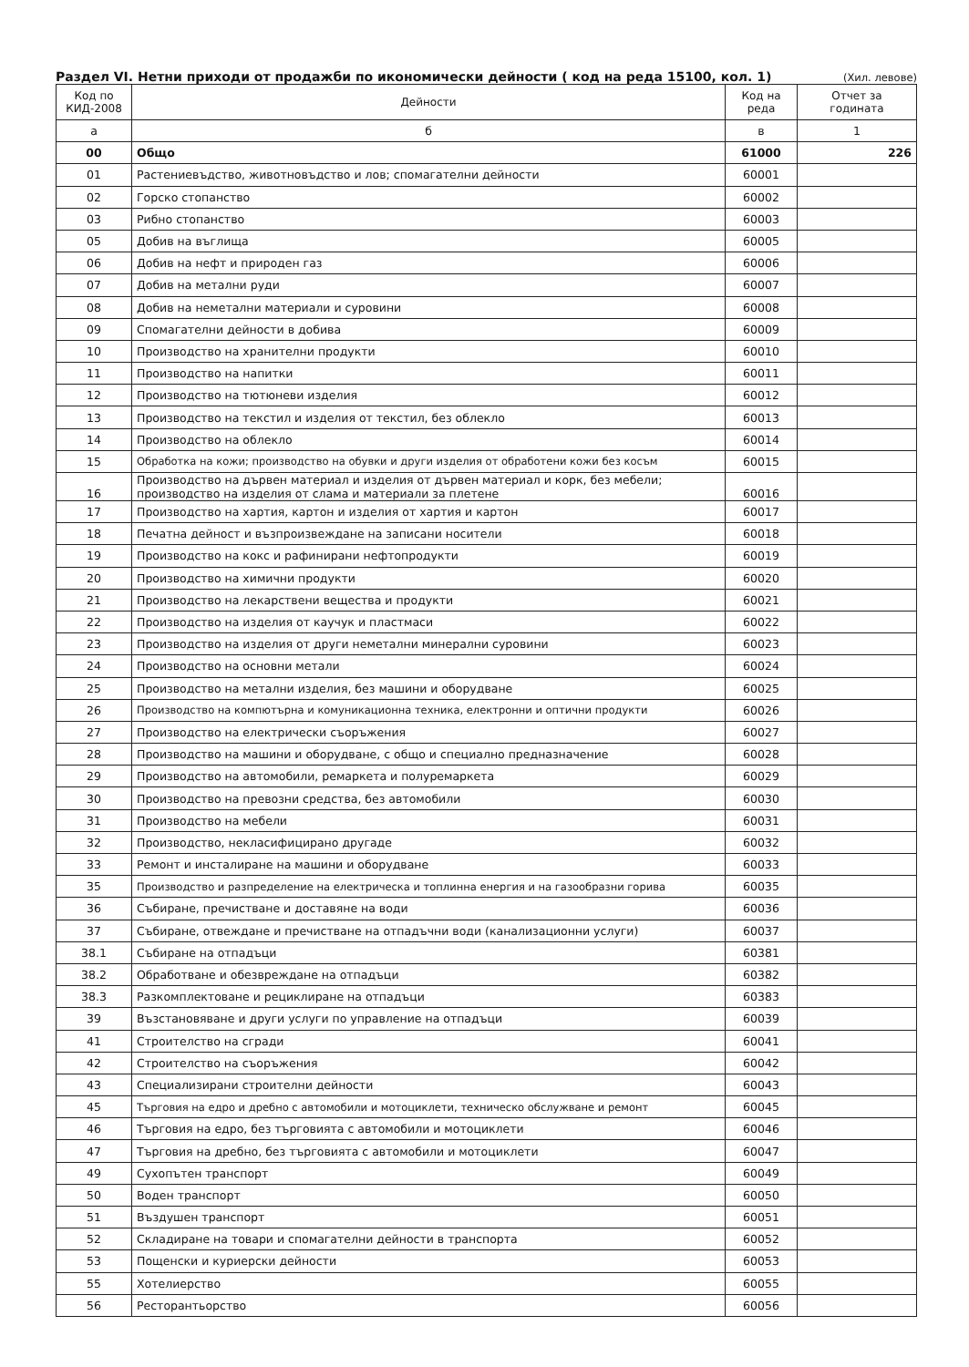Раздел VI. Нетни приходи от продажби по икономически дейности ( код на реда 15100, кол. 1) (Хил. левове)
| Код по КИД-2008 | Дейности | Код на реда | Отчет за годината |
| --- | --- | --- | --- |
| а | б | в | 1 |
| 00 | Общо | 61000 | 226 |
| 01 | Растениевъдство, животновъдство и лов; спомагателни дейности | 60001 | |
| 02 | Горско стопанство | 60002 | |
| 03 | Рибно стопанство | 60003 | |
| 05 | Добив на въглища | 60005 | |
| 06 | Добив на нефт и природен газ | 60006 | |
| 07 | Добив на метални руди | 60007 | |
| 08 | Добив на неметални материали и суровини | 60008 | |
| 09 | Спомагателни дейности в добива | 60009 | |
| 10 | Производство на хранителни продукти | 60010 | |
| 11 | Производство на напитки | 60011 | |
| 12 | Производство на тютюневи изделия | 60012 | |
| 13 | Производство на текстил и изделия от текстил, без облекло | 60013 | |
| 14 | Производство на облекло | 60014 | |
| 15 | Обработка на кожи; производство на обувки и други изделия от обработени кожи без косъм | 60015 | |
| 16 | Производство на дървен материал и изделия от дървен материал и корк, без мебели; производство на изделия от слама и материали за плетене | 60016 | |
| 17 | Производство на хартия, картон и изделия от хартия и картон | 60017 | |
| 18 | Печатна дейност и възпроизвеждане на записани носители | 60018 | |
| 19 | Производство на кокс и рафинирани нефтопродукти | 60019 | |
| 20 | Производство на химични продукти | 60020 | |
| 21 | Производство на лекарствени вещества и продукти | 60021 | |
| 22 | Производство на изделия от каучук и пластмаси | 60022 | |
| 23 | Производство на изделия от други неметални минерални суровини | 60023 | |
| 24 | Производство на основни метали | 60024 | |
| 25 | Производство на метални изделия, без машини и оборудване | 60025 | |
| 26 | Производство на компютърна и комуникационна техника, електронни и оптични продукти | 60026 | |
| 27 | Производство на електрически съоръжения | 60027 | |
| 28 | Производство на машини и оборудване, с общо и специално предназначение | 60028 | |
| 29 | Производство на автомобили, ремаркета и полуремаркета | 60029 | |
| 30 | Производство на превозни средства, без автомобили | 60030 | |
| 31 | Производство на мебели | 60031 | |
| 32 | Производство, некласифицирано другаде | 60032 | |
| 33 | Ремонт и инсталиране на машини и оборудване | 60033 | |
| 35 | Производство и разпределение на електрическа и топлинна енергия и на газообразни горива | 60035 | |
| 36 | Събиране, пречистване и доставяне на води | 60036 | |
| 37 | Събиране, отвеждане и пречистване на отпадъчни води (канализационни услуги) | 60037 | |
| 38.1 | Събиране на отпадъци | 60381 | |
| 38.2 | Обработване и обезвреждане на отпадъци | 60382 | |
| 38.3 | Разкомплектоване и рециклиране на отпадъци | 60383 | |
| 39 | Възстановяване и други услуги по управление на отпадъци | 60039 | |
| 41 | Строителство на сгради | 60041 | |
| 42 | Строителство на съоръжения | 60042 | |
| 43 | Специализирани строителни дейности | 60043 | |
| 45 | Търговия на едро и дребно с автомобили и мотоциклети, техническо обслужване и ремонт | 60045 | |
| 46 | Търговия на едро, без търговията с автомобили и мотоциклети | 60046 | |
| 47 | Търговия на дребно, без търговията с автомобили и мотоциклети | 60047 | |
| 49 | Сухопътен транспорт | 60049 | |
| 50 | Воден транспорт | 60050 | |
| 51 | Въздушен транспорт | 60051 | |
| 52 | Складиране на товари и спомагателни дейности в транспорта | 60052 | |
| 53 | Пощенски и куриерски дейности | 60053 | |
| 55 | Хотелиерство | 60055 | |
| 56 | Ресторантьорство | 60056 | |